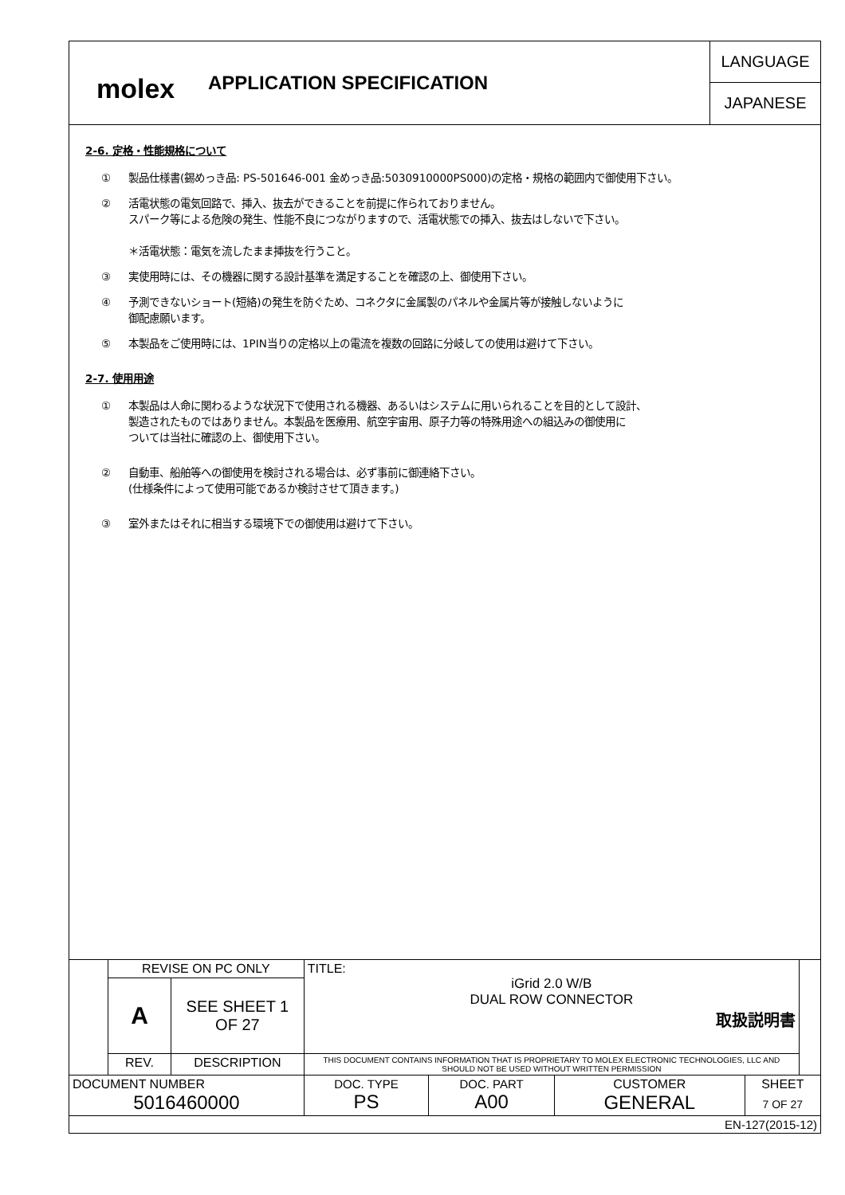molex
APPLICATION SPECIFICATION
LANGUAGE
JAPANESE
2-6. 定格・性能規格について
① 製品仕様書(錫めっき品: PS-501646-001 金めっき品:5030910000PS000)の定格・規格の範囲内で御使用下さい。
② 活電状態の電気回路で、挿入、抜去ができることを前提に作られておりません。
スパーク等による危険の発生、性能不良につながりますので、活電状態での挿入、抜去はしないで下さい。
＊活電状態：電気を流したまま挿抜を行うこと。
③ 実使用時には、その機器に関する設計基準を満足することを確認の上、御使用下さい。
④ 予測できないショート(短絡)の発生を防ぐため、コネクタに金属製のパネルや金属片等が接触しないように
御配慮願います。
⑤ 本製品をご使用時には、1PIN当りの定格以上の電流を複数の回路に分岐しての使用は避けて下さい。
2-7. 使用用途
① 本製品は人命に関わるような状況下で使用される機器、あるいはシステムに用いられることを目的として設計、
製造されたものではありません。本製品を医療用、航空宇宙用、原子力等の特殊用途への組込みの御使用に
ついては当社に確認の上、御使用下さい。
② 自動車、船舶等への御使用を検討される場合は、必ず事前に御連絡下さい。
(仕様条件によって使用可能であるか検討させて頂きます。)
③ 室外またはそれに相当する環境下での御使用は避けて下さい。
| | REVISE ON PC ONLY | | TITLE: iGrid 2.0 W/B DUAL ROW CONNECTOR 取扱説明書 | | | | |
| | A | SEE SHEET 1 OF 27 | | | | | |
| | REV. | DESCRIPTION | THIS DOCUMENT CONTAINS INFORMATION THAT IS PROPRIETARY TO MOLEX ELECTRONIC TECHNOLOGIES, LLC AND SHOULD NOT BE USED WITHOUT WRITTEN PERMISSION | | | | |
| DOCUMENT NUMBER 5016460000 | | | DOC. TYPE PS | DOC. PART A00 | CUSTOMER GENERAL | SHEET 7 OF 27 | |
| EN-127(2015-12) | | | | | | | |